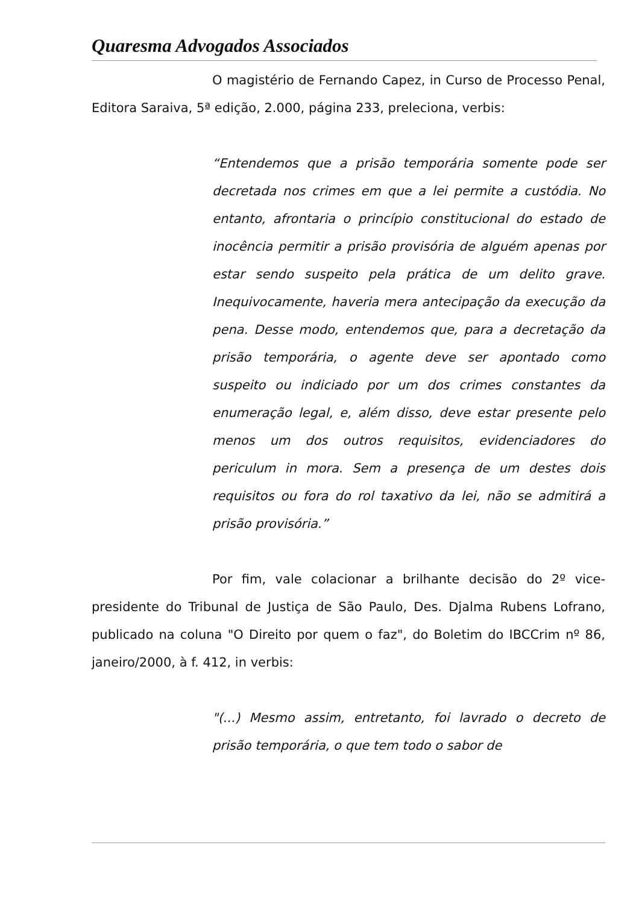Quaresma Advogados Associados
O magistério de Fernando Capez, in Curso de Processo Penal, Editora Saraiva, 5ª edição, 2.000, página 233, preleciona, verbis:
“Entendemos que a prisão temporária somente pode ser decretada nos crimes em que a lei permite a custódia. No entanto, afrontaria o princípio constitucional do estado de inocência permitir a prisão provisória de alguém apenas por estar sendo suspeito pela prática de um delito grave. Inequivocamente, haveria mera antecipação da execução da pena. Desse modo, entendemos que, para a decretação da prisão temporária, o agente deve ser apontado como suspeito ou indiciado por um dos crimes constantes da enumeração legal, e, além disso, deve estar presente pelo menos um dos outros requisitos, evidenciadores do periculum in mora. Sem a presença de um destes dois requisitos ou fora do rol taxativo da lei, não se admitirá a prisão provisória.”
Por fim, vale colacionar a brilhante decisão do 2º vice-presidente do Tribunal de Justiça de São Paulo, Des. Djalma Rubens Lofrano, publicado na coluna "O Direito por quem o faz", do Boletim do IBCCrim nº 86, janeiro/2000, à f. 412, in verbis:
"(...) Mesmo assim, entretanto, foi lavrado o decreto de prisão temporária, o que tem todo o sabor de